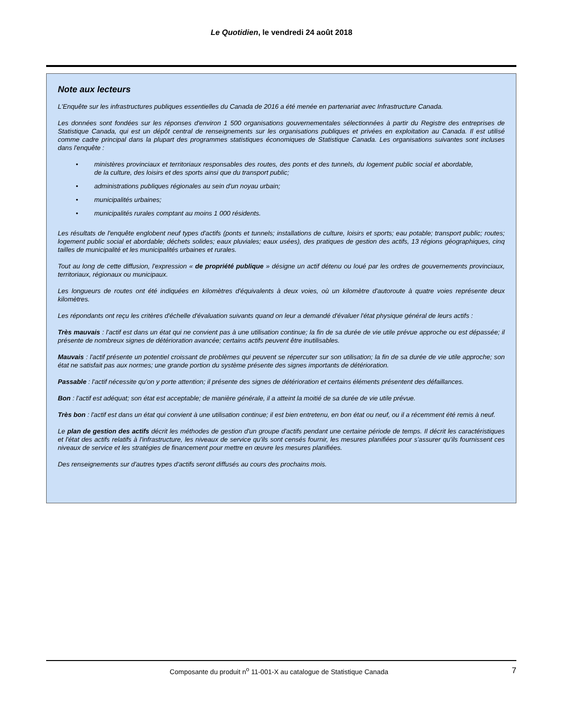Le Quotidien, le vendredi 24 août 2018
Note aux lecteurs
L'Enquête sur les infrastructures publiques essentielles du Canada de 2016 a été menée en partenariat avec Infrastructure Canada.
Les données sont fondées sur les réponses d'environ 1 500 organisations gouvernementales sélectionnées à partir du Registre des entreprises de Statistique Canada, qui est un dépôt central de renseignements sur les organisations publiques et privées en exploitation au Canada. Il est utilisé comme cadre principal dans la plupart des programmes statistiques économiques de Statistique Canada. Les organisations suivantes sont incluses dans l'enquête :
• ministères provinciaux et territoriaux responsables des routes, des ponts et des tunnels, du logement public social et abordable, de la culture, des loisirs et des sports ainsi que du transport public;
• administrations publiques régionales au sein d'un noyau urbain;
• municipalités urbaines;
• municipalités rurales comptant au moins 1 000 résidents.
Les résultats de l'enquête englobent neuf types d'actifs (ponts et tunnels; installations de culture, loisirs et sports; eau potable; transport public; routes; logement public social et abordable; déchets solides; eaux pluviales; eaux usées), des pratiques de gestion des actifs, 13 régions géographiques, cinq tailles de municipalité et les municipalités urbaines et rurales.
Tout au long de cette diffusion, l'expression « de propriété publique » désigne un actif détenu ou loué par les ordres de gouvernements provinciaux, territoriaux, régionaux ou municipaux.
Les longueurs de routes ont été indiquées en kilomètres d'équivalents à deux voies, où un kilomètre d'autoroute à quatre voies représente deux kilomètres.
Les répondants ont reçu les critères d'échelle d'évaluation suivants quand on leur a demandé d'évaluer l'état physique général de leurs actifs :
Très mauvais : l'actif est dans un état qui ne convient pas à une utilisation continue; la fin de sa durée de vie utile prévue approche ou est dépassée; il présente de nombreux signes de détérioration avancée; certains actifs peuvent être inutilisables.
Mauvais : l'actif présente un potentiel croissant de problèmes qui peuvent se répercuter sur son utilisation; la fin de sa durée de vie utile approche; son état ne satisfait pas aux normes; une grande portion du système présente des signes importants de détérioration.
Passable : l'actif nécessite qu'on y porte attention; il présente des signes de détérioration et certains éléments présentent des défaillances.
Bon : l'actif est adéquat; son état est acceptable; de manière générale, il a atteint la moitié de sa durée de vie utile prévue.
Très bon : l'actif est dans un état qui convient à une utilisation continue; il est bien entretenu, en bon état ou neuf, ou il a récemment été remis à neuf.
Le plan de gestion des actifs décrit les méthodes de gestion d'un groupe d'actifs pendant une certaine période de temps. Il décrit les caractéristiques et l'état des actifs relatifs à l'infrastructure, les niveaux de service qu'ils sont censés fournir, les mesures planifiées pour s'assurer qu'ils fournissent ces niveaux de service et les stratégies de financement pour mettre en œuvre les mesures planifiées.
Des renseignements sur d'autres types d'actifs seront diffusés au cours des prochains mois.
Composante du produit n<sup>o</sup> 11-001-X au catalogue de Statistique Canada 7